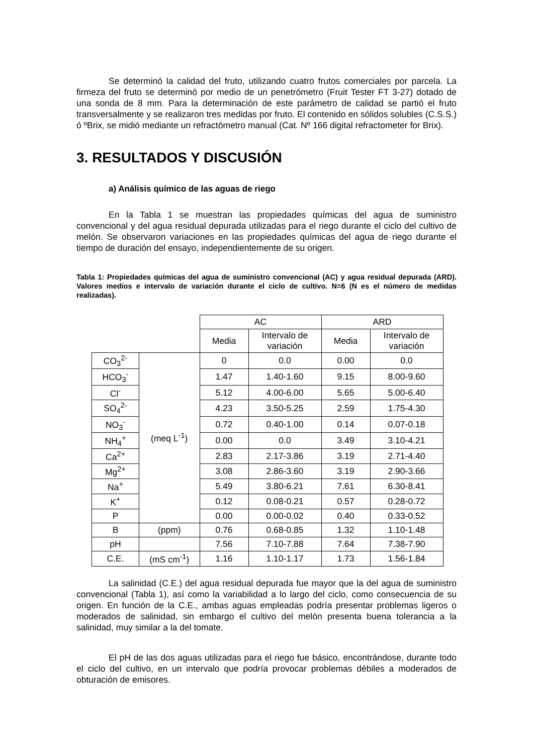Se determinó la calidad del fruto, utilizando cuatro frutos comerciales por parcela. La firmeza del fruto se determinó por medio de un penetrómetro (Fruit Tester FT 3-27) dotado de una sonda de 8 mm. Para la determinación de este parámetro de calidad se partió el fruto transversalmente y se realizaron tres medidas por fruto. El contenido en sólidos solubles (C.S.S.) ó ºBrix, se midió mediante un refractómetro manual (Cat. Nº 166 digital refractometer for Brix).
3. RESULTADOS Y DISCUSIÓN
a) Análisis químico de las aguas de riego
En la Tabla 1 se muestran las propiedades químicas del agua de suministro convencional y del agua residual depurada utilizadas para el riego durante el ciclo del cultivo de melón. Se observaron variaciones en las propiedades químicas del agua de riego durante el tiempo de duración del ensayo, independientemente de su origen.
Tabla 1: Propiedades químicas del agua de suministro convencional (AC) y agua residual depurada (ARD). Valores medios e intervalo de variación durante el ciclo de cultivo. N=6 (N es el número de medidas realizadas).
| | | AC | | ARD | |
| | | Media | Intervalo de variación | Media | Intervalo de variación |
| CO<sub>3</sub><sup>2-</sup> | (meq L<sup>-1</sup>) | 0 | 0.0 | 0.00 | 0.0 |
| HCO<sub>3</sub><sup>-</sup> | | 1.47 | 1.40-1.60 | 9.15 | 8.00-9.60 |
| Cl<sup>-</sup> | | 5.12 | 4.00-6.00 | 5.65 | 5.00-6.40 |
| SO<sub>4</sub><sup>2-</sup> | | 4.23 | 3.50-5.25 | 2.59 | 1.75-4.30 |
| NO<sub>3</sub><sup>-</sup> | | 0.72 | 0.40-1.00 | 0.14 | 0.07-0.18 |
| NH<sub>4</sub><sup>+</sup> | | 0.00 | 0.0 | 3.49 | 3.10-4.21 |
| Ca<sup>2+</sup> | | 2.83 | 2.17-3.86 | 3.19 | 2.71-4.40 |
| Mg<sup>2+</sup> | | 3.08 | 2.86-3.60 | 3.19 | 2.90-3.66 |
| Na<sup>+</sup> | | 5.49 | 3.80-6.21 | 7.61 | 6.30-8.41 |
| K<sup>+</sup> | | 0.12 | 0.08-0.21 | 0.57 | 0.28-0.72 |
| P | | 0.00 | 0.00-0.02 | 0.40 | 0.33-0.52 |
| B | (ppm) | 0.76 | 0.68-0.85 | 1.32 | 1.10-1.48 |
| pH | | 7.56 | 7.10-7.88 | 7.64 | 7.38-7.90 |
| C.E. | (mS cm<sup>-1</sup>) | 1.16 | 1.10-1.17 | 1.73 | 1.56-1.84 |
La salinidad (C.E.) del agua residual depurada fue mayor que la del agua de suministro convencional (Tabla 1), así como la variabilidad a lo largo del ciclo, como consecuencia de su origen. En función de la C.E., ambas aguas empleadas podría presentar problemas ligeros o moderados de salinidad, sin embargo el cultivo del melón presenta buena tolerancia a la salinidad, muy similar a la del tomate.
El pH de las dos aguas utilizadas para el riego fue básico, encontrándose, durante todo el ciclo del cultivo, en un intervalo que podría provocar problemas débiles a moderados de obturación de emisores.